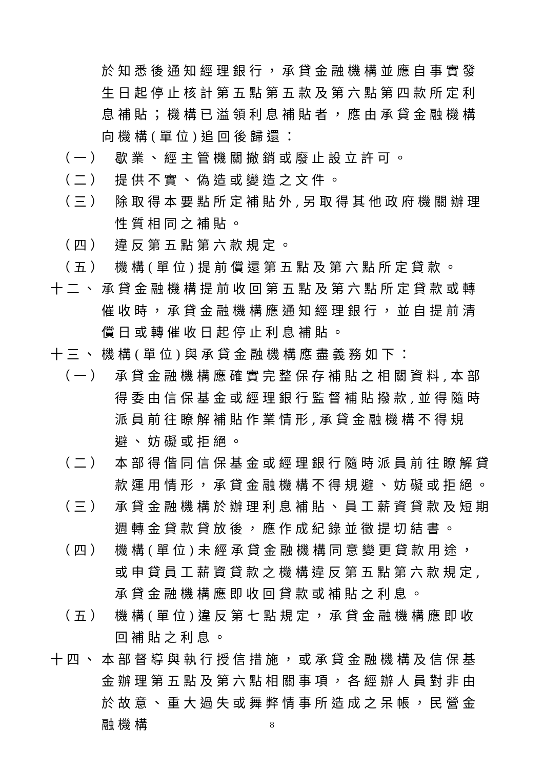於知悉後通知經理銀行，承貸金融機構並應自事實發生日起停止核計第五點第五款及第六點第四款所定利息補貼；機構已溢領利息補貼者，應由承貸金融機構向機構(單位)追回後歸還：
（一） 歇業、經主管機關撤銷或廢止設立許可。
（二） 提供不實、偽造或變造之文件。
（三） 除取得本要點所定補貼外,另取得其他政府機關辦理性質相同之補貼。
（四） 違反第五點第六款規定。
（五） 機構(單位)提前償還第五點及第六點所定貸款。
十二、 承貸金融機構提前收回第五點及第六點所定貸款或轉催收時，承貸金融機構應通知經理銀行，並自提前清償日或轉催收日起停止利息補貼。
十三、 機構(單位)與承貸金融機構應盡義務如下：
（一） 承貸金融機構應確實完整保存補貼之相關資料,本部得委由信保基金或經理銀行監督補貼撥款,並得隨時派員前往瞭解補貼作業情形,承貸金融機構不得規避、妨礙或拒絕。
（二） 本部得偕同信保基金或經理銀行隨時派員前往瞭解貸款運用情形，承貸金融機構不得規避、妨礙或拒絕。
（三） 承貸金融機構於辦理利息補貼、員工薪資貸款及短期週轉金貸款貸放後，應作成紀錄並徵提切結書。
（四） 機構(單位)未經承貸金融機構同意變更貸款用途，或申貸員工薪資貸款之機構違反第五點第六款規定,承貸金融機構應即收回貸款或補貼之利息。
（五） 機構(單位)違反第七點規定，承貸金融機構應即收回補貼之利息。
十四、 本部督導與執行授信措施，或承貸金融機構及信保基金辦理第五點及第六點相關事項，各經辦人員對非由於故意、重大過失或舞弊情事所造成之呆帳，民營金融機構
8